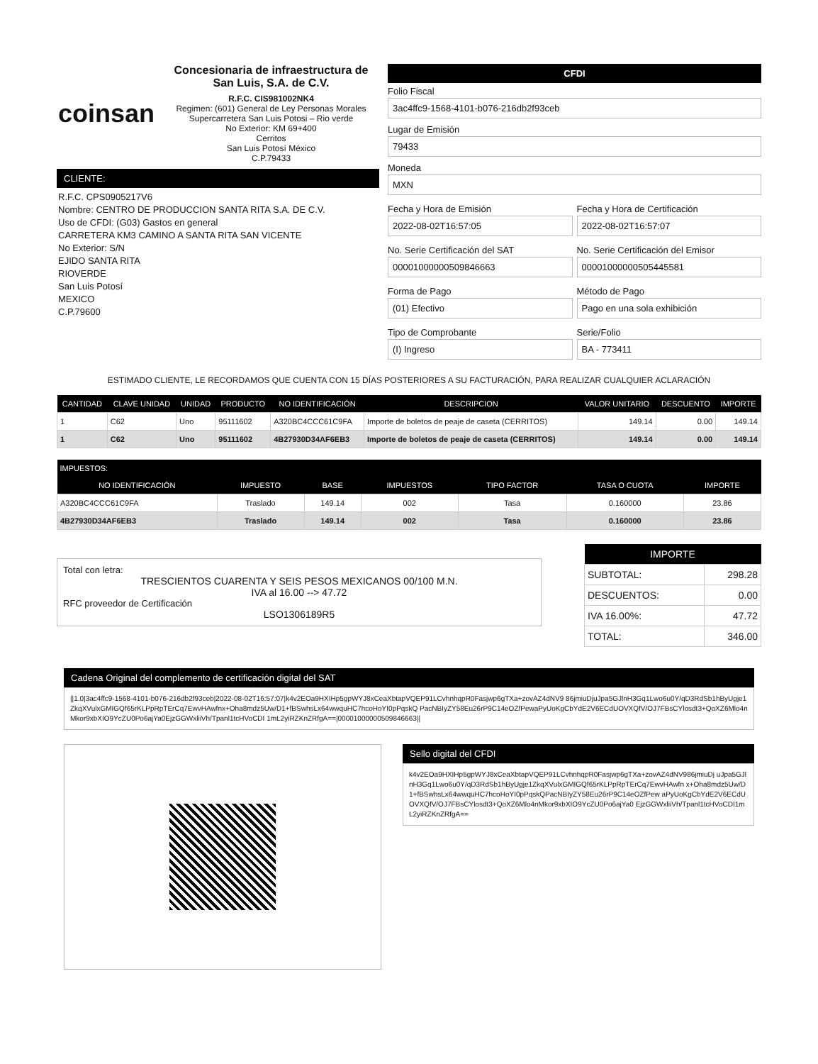coinsan
Concesionaria de infraestructura de San Luis, S.A. de C.V.
R.F.C. CIS981002NK4
Regimen: (601) General de Ley Personas Morales
Supercarretera San Luis Potosi – Rio verde
No Exterior: KM 69+400
Cerritos
San Luis Potosí México
C.P.79433
CLIENTE:
R.F.C. CPS0905217V6
Nombre: CENTRO DE PRODUCCION SANTA RITA S.A. DE C.V.
Uso de CFDI: (G03) Gastos en general
CARRETERA KM3 CAMINO A SANTA RITA SAN VICENTE
No Exterior: S/N
EJIDO SANTA RITA
RIOVERDE
San Luis Potosí
MEXICO
C.P.79600
CFDI
Folio Fiscal
3ac4ffc9-1568-4101-b076-216db2f93ceb
Lugar de Emisión
79433
Moneda
MXN
Fecha y Hora de Emisión
2022-08-02T16:57:05
Fecha y Hora de Certificación
2022-08-02T16:57:07
No. Serie Certificación del SAT
00001000000509846663
No. Serie Certificación del Emisor
00001000000505445581
Forma de Pago
(01) Efectivo
Método de Pago
Pago en una sola exhibición
Tipo de Comprobante
(I) Ingreso
Serie/Folio
BA - 773411
ESTIMADO CLIENTE, LE RECORDAMOS QUE CUENTA CON 15 DÍAS POSTERIORES A SU FACTURACIÓN, PARA REALIZAR CUALQUIER ACLARACIÓN
| CANTIDAD | CLAVE UNIDAD | UNIDAD | PRODUCTO | NO IDENTIFICACIÓN | DESCRIPCION | VALOR UNITARIO | DESCUENTO | IMPORTE |
| --- | --- | --- | --- | --- | --- | --- | --- | --- |
| 1 | C62 | Uno | 95111602 | A320BC4CCC61C9FA | Importe de boletos de peaje de caseta (CERRITOS) | 149.14 | 0.00 | 149.14 |
| 1 | C62 | Uno | 95111602 | 4B27930D34AF6EB3 | Importe de boletos de peaje de caseta (CERRITOS) | 149.14 | 0.00 | 149.14 |
| IMPUESTOS: | | | | | | |
| --- | --- | --- | --- | --- | --- | --- |
| NO IDENTIFICACIÓN | IMPUESTO | BASE | IMPUESTOS | TIPO FACTOR | TASA O CUOTA | IMPORTE |
| A320BC4CCC61C9FA | Traslado | 149.14 | 002 | Tasa | 0.160000 | 23.86 |
| 4B27930D34AF6EB3 | Traslado | 149.14 | 002 | Tasa | 0.160000 | 23.86 |
Total con letra:
TRESCIENTOS CUARENTA Y SEIS PESOS MEXICANOS 00/100 M.N.
IVA al 16.00 --> 47.72
RFC proveedor de Certificación
LSO1306189R5
| IMPORTE | |
| --- | --- |
| SUBTOTAL: | 298.28 |
| DESCUENTOS: | 0.00 |
| IVA 16.00%: | 47.72 |
| TOTAL: | 346.00 |
Cadena Original del complemento de certificación digital del SAT
||1.0|3ac4ffc9-1568-4101-b076-216db2f93ceb|2022-08-02T16:57:07|k4v2EOa9HXIHp5gpWYJ8xCeaXbtapVQEP91LCvhnhqpR0Fasjwp6gTXa+zovAZ4dNV9 86jmiuDjuJpa5GJlnH3Gq1Lwo6u0Y/qD3RdSb1hByUgje1ZkqXVulxGMIGQf65rKLPpRpTErCq7EwvHAwfnx+Oha8mdz5Uw/D1+fBSwhsLx64wwquHC7hcoHoYI0pPqskQ PacNBIyZY58Eu26rP9C14eOZfPewaPyUoKgCbYdE2V6ECdUOVXQfV/OJ7FBsCYlosdt3+QoXZ6Mlo4nMkor9xbXIO9YcZU0Po6ajYa0EjzGGWxliiVh/Tpanl1tcHVoCDI 1mL2yiRZKnZRfgA==|00001000000509846663||
Sello digital del CFDI
k4v2EOa9HXIHp5gpWYJ8xCeaXbtapVQEP91LCvhnhqpR0Fasjwp6gTXa+zovAZ4dNV986jmiuDj uJpa5GJlnH3Gq1Lwo6u0Y/qD3RdSb1hByUgje1ZkqXVulxGMIGQf65rKLPpRpTErCq7EwvHAwfn x+Oha8mdz5Uw/D1+fBSwhsLx64wwquHC7hcoHoYI0pPqskQPacNBIyZY58Eu26rP9C14eOZfPew aPyUoKgCbYdE2V6ECdUOVXQfV/OJ7FBsCYlosdt3+QoXZ6Mlo4nMkor9xbXIO9YcZU0Po6ajYa0 EjzGGWxliiVh/Tpanl1tcHVoCDI1mL2yiRZKnZRfgA==